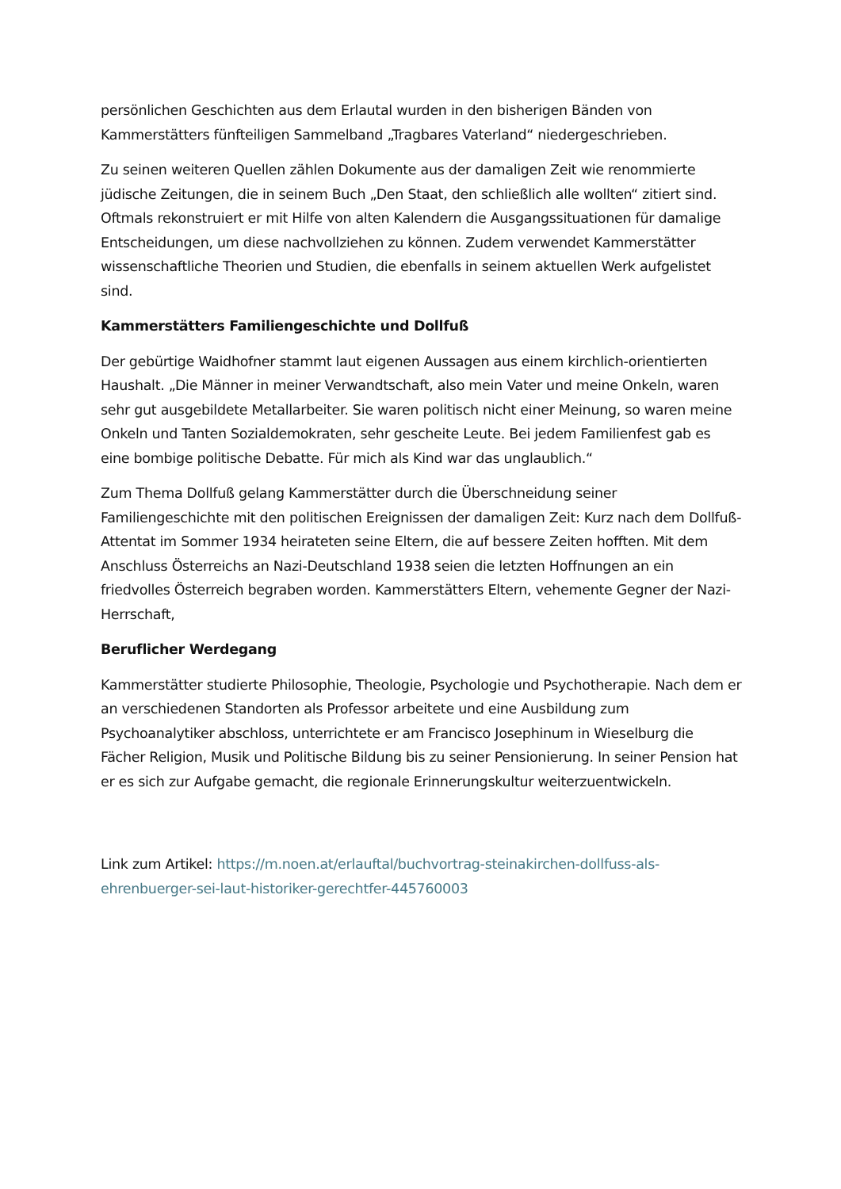persönlichen Geschichten aus dem Erlautal wurden in den bisherigen Bänden von Kammerstätters fünfteiligen Sammelband „Tragbares Vaterland“ niedergeschrieben.
Zu seinen weiteren Quellen zählen Dokumente aus der damaligen Zeit wie renommierte jüdische Zeitungen, die in seinem Buch „Den Staat, den schließlich alle wollten“ zitiert sind. Oftmals rekonstruiert er mit Hilfe von alten Kalendern die Ausgangssituationen für damalige Entscheidungen, um diese nachvollziehen zu können. Zudem verwendet Kammerstätter wissenschaftliche Theorien und Studien, die ebenfalls in seinem aktuellen Werk aufgelistet sind.
Kammerstätters Familiengeschichte und Dollfuß
Der gebürtige Waidhofner stammt laut eigenen Aussagen aus einem kirchlich-orientierten Haushalt. „Die Männer in meiner Verwandtschaft, also mein Vater und meine Onkeln, waren sehr gut ausgebildete Metallarbeiter. Sie waren politisch nicht einer Meinung, so waren meine Onkeln und Tanten Sozialdemokraten, sehr gescheite Leute. Bei jedem Familienfest gab es eine bombige politische Debatte. Für mich als Kind war das unglaublich.“
Zum Thema Dollfuß gelang Kammerstätter durch die Überschneidung seiner Familiengeschichte mit den politischen Ereignissen der damaligen Zeit: Kurz nach dem Dollfuß-Attentat im Sommer 1934 heirateten seine Eltern, die auf bessere Zeiten hofften. Mit dem Anschluss Österreichs an Nazi-Deutschland 1938 seien die letzten Hoffnungen an ein friedvolles Österreich begraben worden. Kammerstätters Eltern, vehemente Gegner der Nazi-Herrschaft,
Beruflicher Werdegang
Kammerstätter studierte Philosophie, Theologie, Psychologie und Psychotherapie. Nach dem er an verschiedenen Standorten als Professor arbeitete und eine Ausbildung zum Psychoanalytiker abschloss, unterrichtete er am Francisco Josephinum in Wieselburg die Fächer Religion, Musik und Politische Bildung bis zu seiner Pensionierung. In seiner Pension hat er es sich zur Aufgabe gemacht, die regionale Erinnerungskultur weiterzuentwickeln.
Link zum Artikel: https://m.noen.at/erlauftal/buchvortrag-steinakirchen-dollfuss-als-ehrenbuerger-sei-laut-historiker-gerechtfer-445760003